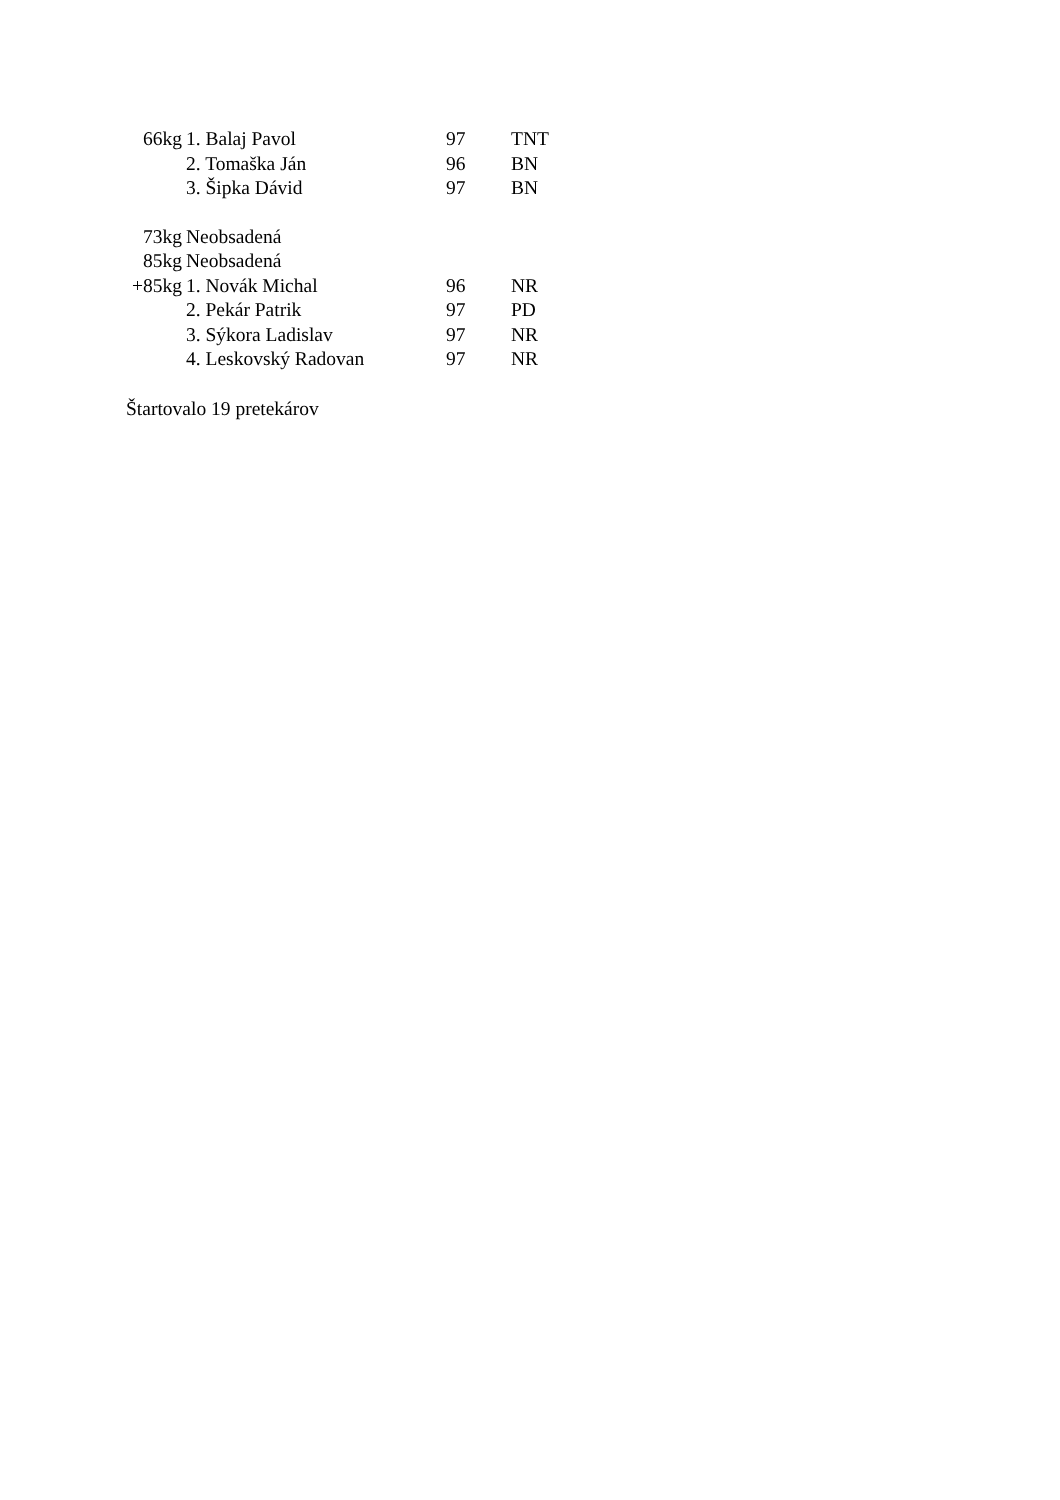| 66kg | 1. Balaj Pavol | 97 | TNT |
| | 2. Tomaška Ján | 96 | BN |
| | 3. Šipka Dávid | 97 | BN |
| 73kg | Neobsadená | | |
| 85kg | Neobsadená | | |
| +85kg | 1. Novák Michal | 96 | NR |
| | 2. Pekár Patrik | 97 | PD |
| | 3. Sýkora Ladislav | 97 | NR |
| | 4. Leskovský Radovan | 97 | NR |
Štartovalo 19 pretekárov